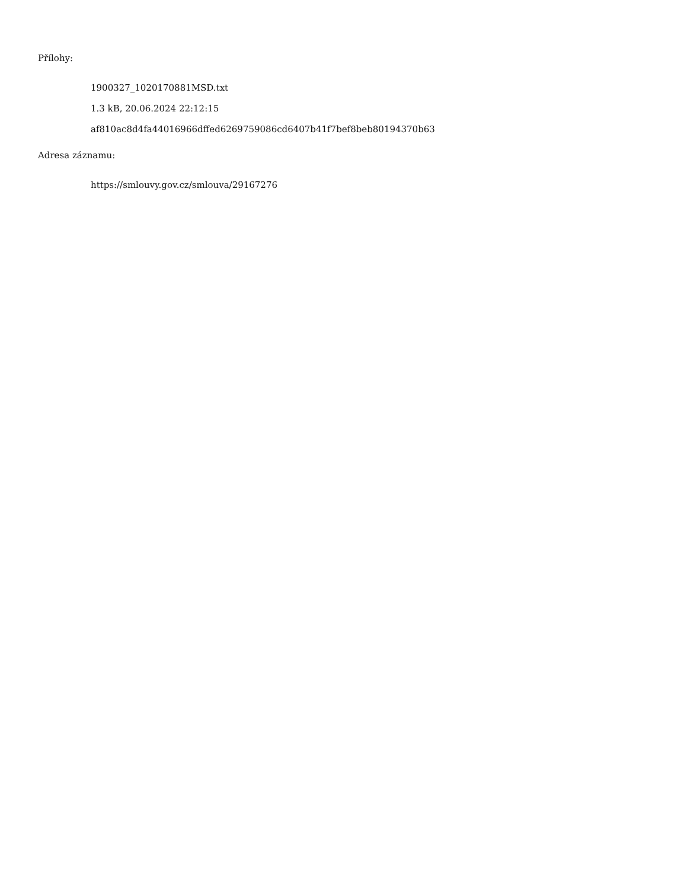Přílohy:
1900327_1020170881MSD.txt
1.3 kB, 20.06.2024 22:12:15
af810ac8d4fa44016966dffed6269759086cd6407b41f7bef8beb80194370b63
Adresa záznamu:
https://smlouvy.gov.cz/smlouva/29167276